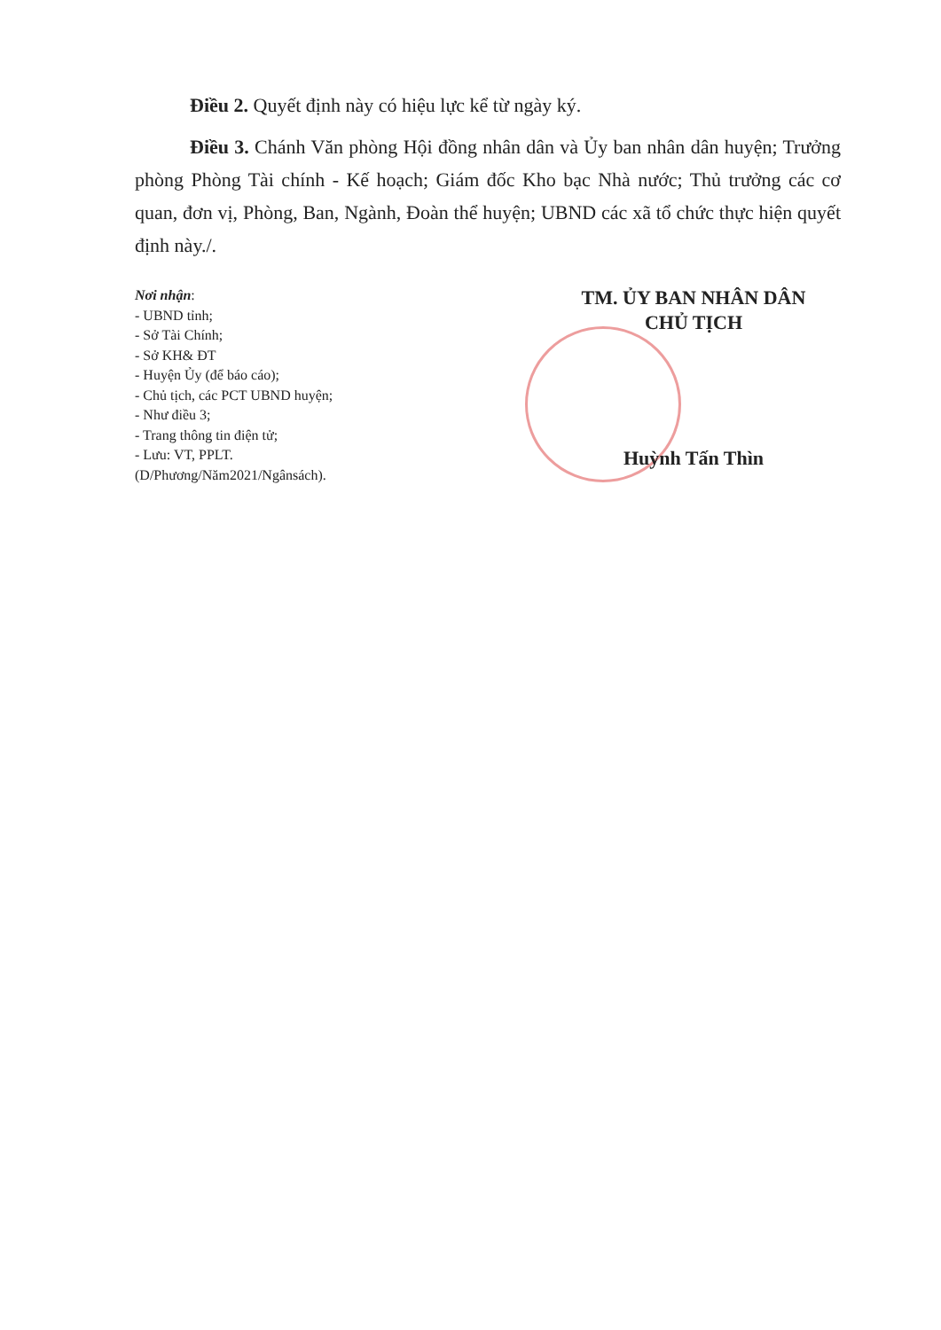Điều 2. Quyết định này có hiệu lực kể từ ngày ký.
Điều 3. Chánh Văn phòng Hội đồng nhân dân và Ủy ban nhân dân huyện; Trưởng phòng Phòng Tài chính - Kế hoạch; Giám đốc Kho bạc Nhà nước; Thủ trưởng các cơ quan, đơn vị, Phòng, Ban, Ngành, Đoàn thể huyện; UBND các xã tổ chức thực hiện quyết định này./.
Nơi nhận:
- UBND tỉnh;
- Sở Tài Chính;
- Sở KH& ĐT
- Huyện Ủy (để báo cáo);
- Chủ tịch, các PCT UBND huyện;
- Như điều 3;
- Trang thông tin điện tử;
- Lưu: VT, PPLT.
(D/Phương/Năm2021/Ngânsách).
TM. ỦY BAN NHÂN DÂN
CHỦ TỊCH
Huỳnh Tấn Thìn